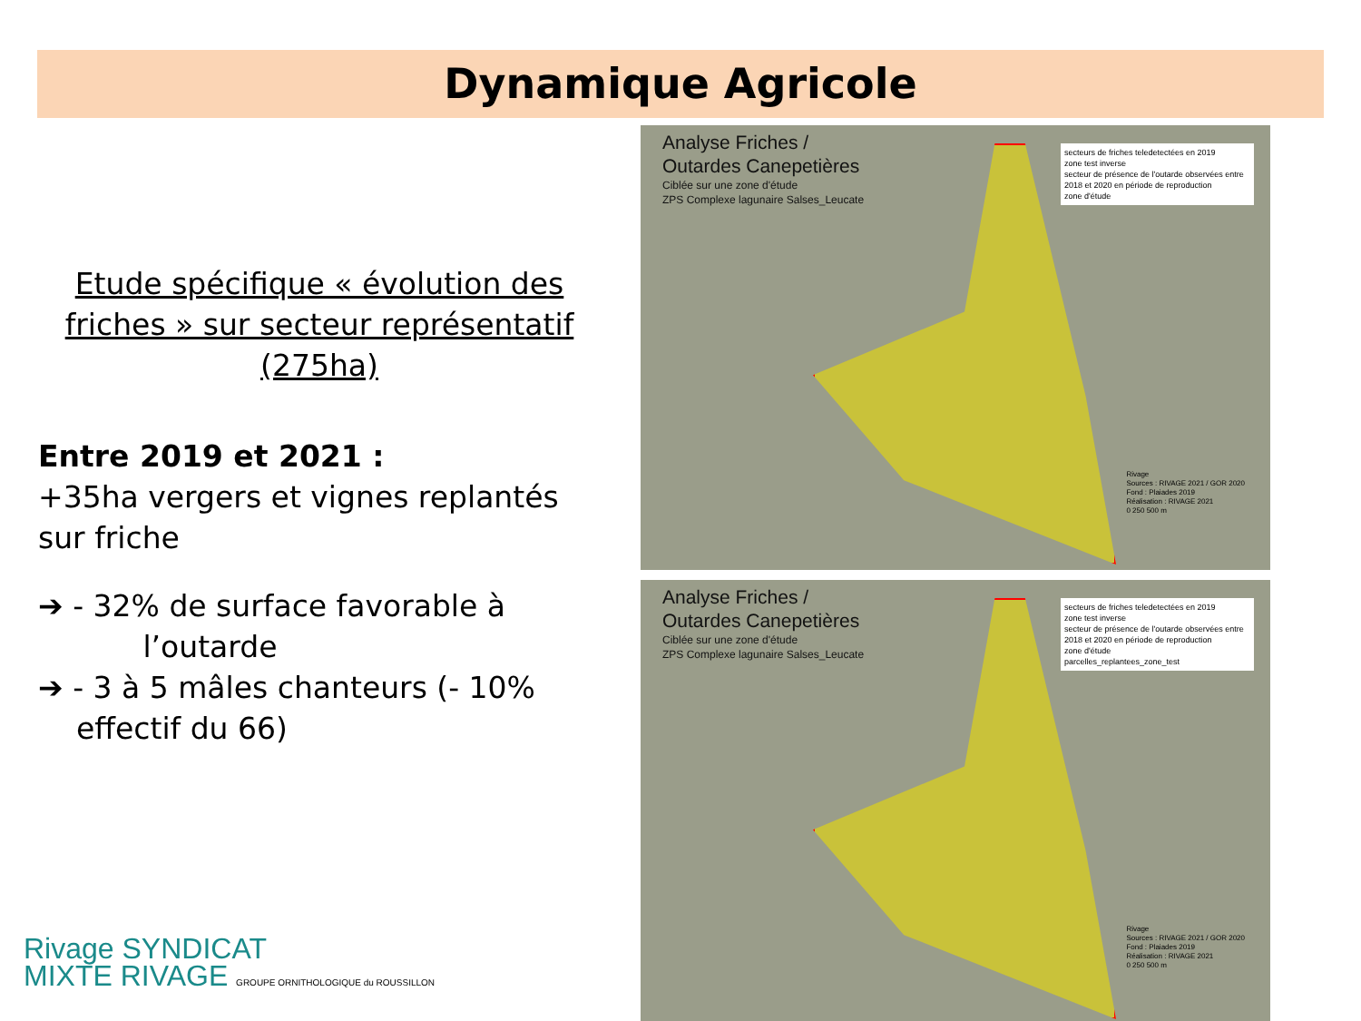Dynamique Agricole
Etude spécifique « évolution des friches » sur secteur représentatif (275ha)
Entre 2019 et 2021 :
+35ha vergers et vignes replantés sur friche
➔ - 32% de surface favorable à
l’outarde
➔ - 3 à 5 mâles chanteurs (- 10%
effectif du 66)
Analyse Friches /
Outardes Canepetières
Ciblée sur une zone d'étude
ZPS Complexe lagunaire Salses_Leucate
secteurs de friches teledetectées en 2019
zone test inverse
secteur de présence de l'outarde observées entre 2018 et 2020 en période de reproduction
zone d'étude
Rivage
Sources : RIVAGE 2021 / GOR 2020
Fond : Plaiades 2019
Réalisation : RIVAGE 2021
0 250 500 m
Analyse Friches /
Outardes Canepetières
Ciblée sur une zone d'étude
ZPS Complexe lagunaire Salses_Leucate
secteurs de friches teledetectées en 2019
zone test inverse
secteur de présence de l'outarde observées entre 2018 et 2020 en période de reproduction
zone d'étude
parcelles_replantees_zone_test
Rivage
Sources : RIVAGE 2021 / GOR 2020
Fond : Plaiades 2019
Réalisation : RIVAGE 2021
0 250 500 m
Rivage SYNDICAT
MIXTE RIVAGE GROUPE ORNITHOLOGIQUE du ROUSSILLON